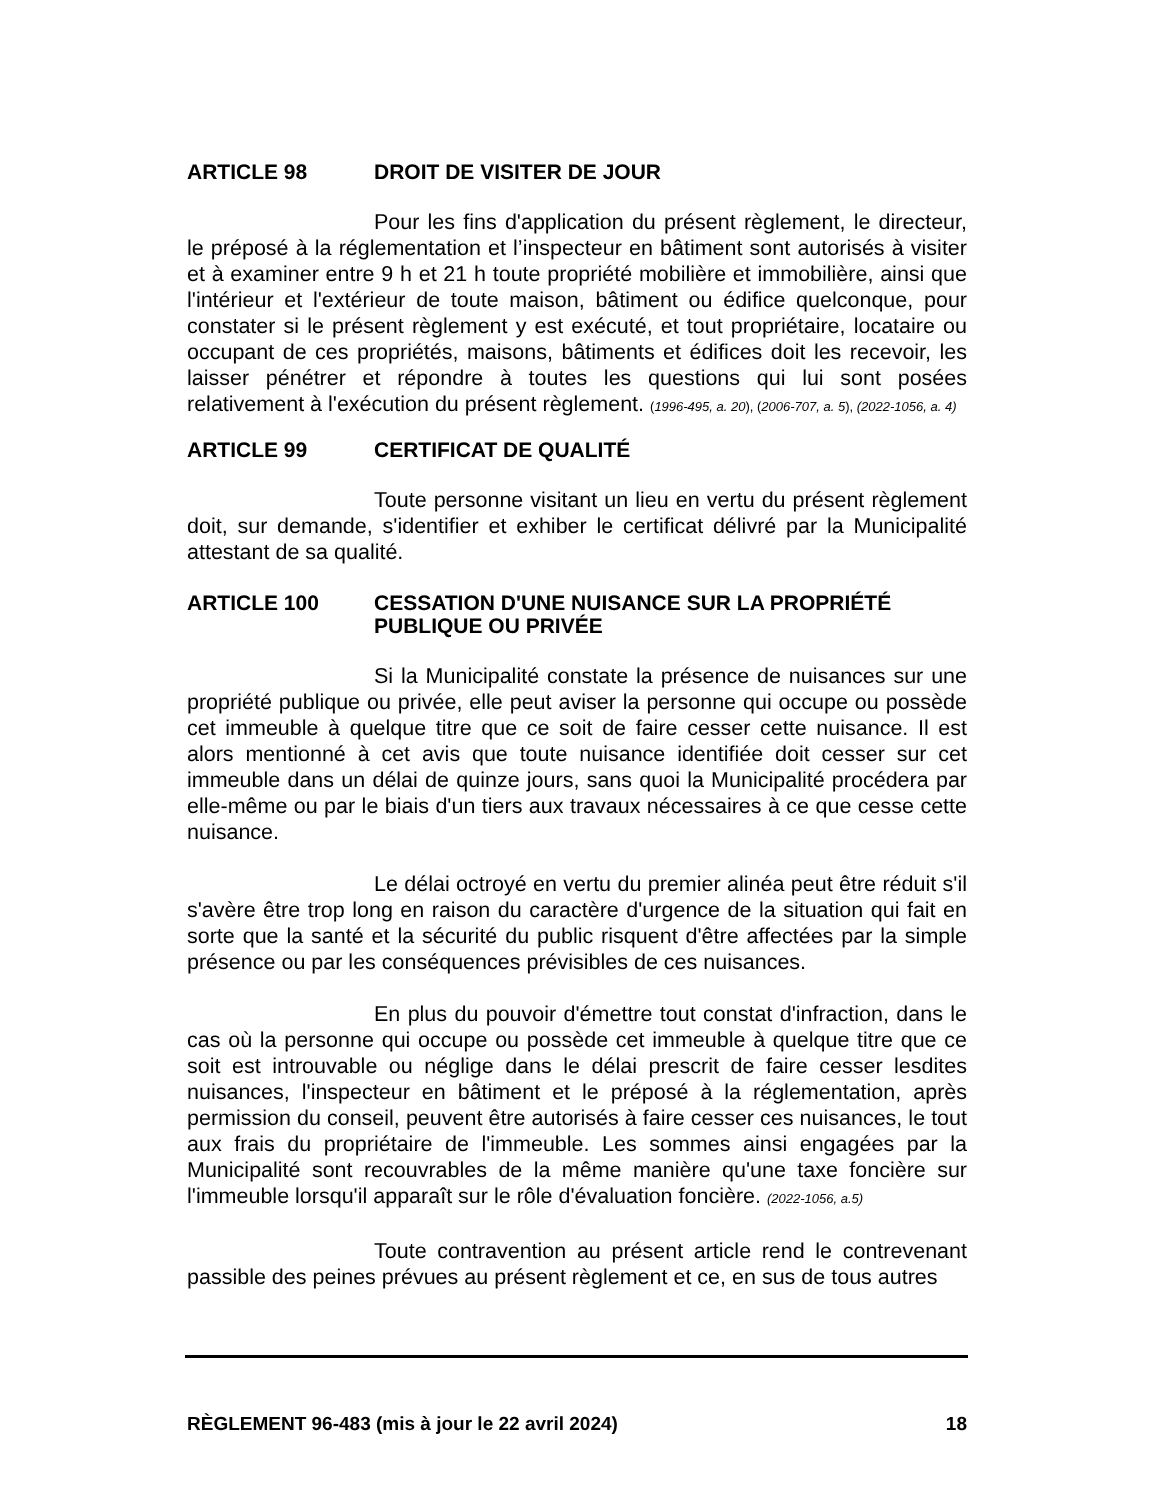ARTICLE 98 DROIT DE VISITER DE JOUR
Pour les fins d'application du présent règlement, le directeur, le préposé à la réglementation et l’inspecteur en bâtiment sont autorisés à visiter et à examiner entre 9 h et 21 h toute propriété mobilière et immobilière, ainsi que l'intérieur et l'extérieur de toute maison, bâtiment ou édifice quelconque, pour constater si le présent règlement y est exécuté, et tout propriétaire, locataire ou occupant de ces propriétés, maisons, bâtiments et édifices doit les recevoir, les laisser pénétrer et répondre à toutes les questions qui lui sont posées relativement à l'exécution du présent règlement. (1996-495, a. 20), (2006-707, a. 5), (2022-1056, a. 4)
ARTICLE 99 CERTIFICAT DE QUALITÉ
Toute personne visitant un lieu en vertu du présent règlement doit, sur demande, s'identifier et exhiber le certificat délivré par la Municipalité attestant de sa qualité.
ARTICLE 100 CESSATION D'UNE NUISANCE SUR LA PROPRIÉTÉ PUBLIQUE OU PRIVÉE
Si la Municipalité constate la présence de nuisances sur une propriété publique ou privée, elle peut aviser la personne qui occupe ou possède cet immeuble à quelque titre que ce soit de faire cesser cette nuisance. Il est alors mentionné à cet avis que toute nuisance identifiée doit cesser sur cet immeuble dans un délai de quinze jours, sans quoi la Municipalité procédera par elle-même ou par le biais d'un tiers aux travaux nécessaires à ce que cesse cette nuisance.
Le délai octroyé en vertu du premier alinéa peut être réduit s'il s'avère être trop long en raison du caractère d'urgence de la situation qui fait en sorte que la santé et la sécurité du public risquent d'être affectées par la simple présence ou par les conséquences prévisibles de ces nuisances.
En plus du pouvoir d'émettre tout constat d'infraction, dans le cas où la personne qui occupe ou possède cet immeuble à quelque titre que ce soit est introuvable ou néglige dans le délai prescrit de faire cesser lesdites nuisances, l'inspecteur en bâtiment et le préposé à la réglementation, après permission du conseil, peuvent être autorisés à faire cesser ces nuisances, le tout aux frais du propriétaire de l'immeuble. Les sommes ainsi engagées par la Municipalité sont recouvrables de la même manière qu'une taxe foncière sur l'immeuble lorsqu'il apparaît sur le rôle d'évaluation foncière. (2022-1056, a.5)
Toute contravention au présent article rend le contrevenant passible des peines prévues au présent règlement et ce, en sus de tous autres
RÈGLEMENT 96-483 (mis à jour le 22 avril 2024) 18